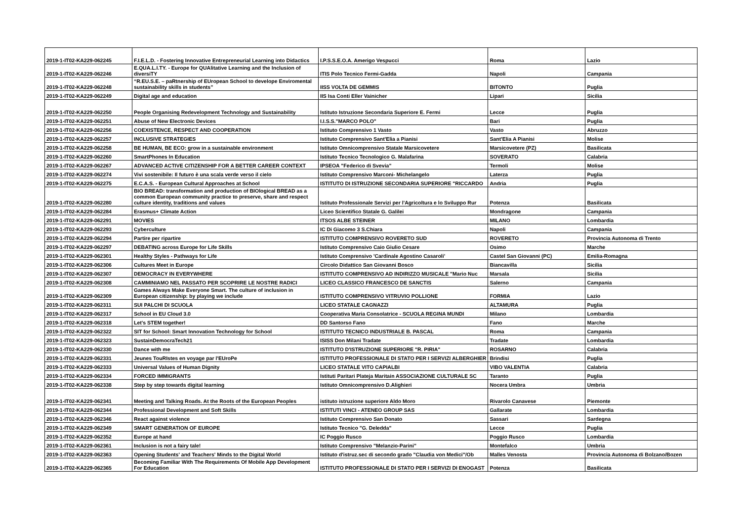| 2019-1-IT02-KA229-062245 | F.I.E.L.D. - Fostering Innovative Entrepreneurial Learning into Didactics | I.P.S.S.E.O.A. Amerigo Vespucci | Roma | Lazio |
| 2019-1-IT02-KA229-062246 | E.QUA.L.I.TY. - Europe for QUAlitative Learning and the Inclusion of diversiTY | ITIS Polo Tecnico Fermi-Gadda | Napoli | Campania |
| 2019-1-IT02-KA229-062248 | “R.EU.S.E. – paRtnership of EUropean School to develope Enviromental sustainability skills in students” | IISS VOLTA DE GEMMIS | BITONTO | Puglia |
| 2019-1-IT02-KA229-062249 | Digital age and education | IIS Isa Conti Eller Vainicher | Lipari | Sicilia |
| 2019-1-IT02-KA229-062250 | People Organising Redevelopment Technology and Sustainability | Istituto Istruzione Secondaria Superiore E. Fermi | Lecce | Puglia |
| 2019-1-IT02-KA229-062251 | Abuse of New Electronic Devices | I.I.S.S."MARCO POLO" | Bari | Puglia |
| 2019-1-IT02-KA229-062256 | COEXISTENCE, RESPECT AND COOPERATION | Istituto Comprensivo 1 Vasto | Vasto | Abruzzo |
| 2019-1-IT02-KA229-062257 | INCLUSIVE STRATEGIES | Istituto Comprensivo Sant'Elia a Pianisi | Sant'Elia A Pianisi | Molise |
| 2019-1-IT02-KA229-062258 | BE HUMAN, BE ECO: grow in a sustainable environment | Istituto Omnicomprensivo Statale Marsicovetere | Marsicovetere (PZ) | Basilicata |
| 2019-1-IT02-KA229-062260 | SmartPhones In Education | Istituto Tecnico Tecnologico G. Malafarina | SOVERATO | Calabria |
| 2019-1-IT02-KA229-062267 | ADVANCED ACTIVE CITIZENSHIP FOR A BETTER CAREER CONTEXT | IPSEOA "Federico di Svevia" | Termoli | Molise |
| 2019-1-IT02-KA229-062274 | Vivi sostenibile: Il futuro è una scala verde verso il cielo | Istituto Comprensivo Marconi- Michelangelo | Laterza | Puglia |
| 2019-1-IT02-KA229-062275 | E.C.A.S. - European Cultural Approaches at School | ISTITUTO DI ISTRUZIONE SECONDARIA SUPERIORE "RICCARDO | Andria | Puglia |
| 2019-1-IT02-KA229-062280 | BIO BREAD: transformation and production of BIOlogical BREAD as a common European community practice to preserve, share and respect culture identity, traditions and values | Istituto Professionale Servizi per l'Agricoltura e lo Sviluppo Rur | Potenza | Basilicata |
| 2019-1-IT02-KA229-062284 | Erasmus+ Climate Action | Liceo Scientifico Statale G. Galilei | Mondragone | Campania |
| 2019-1-IT02-KA229-062291 | MOVIES | ITSOS ALBE STEINER | MILANO | Lombardia |
| 2019-1-IT02-KA229-062293 | Cyberculture | IC Di Giacomo 3 S.Chiara | Napoli | Campania |
| 2019-1-IT02-KA229-062294 | Partire per ripartire | ISTITUTO COMPRENSIVO ROVERETO SUD | ROVERETO | Provincia Autonoma di Trento |
| 2019-1-IT02-KA229-062297 | DEBATING across Europe for Life Skills | Istituto Comprensivo Caio Giulio Cesare | Osimo | Marche |
| 2019-1-IT02-KA229-062301 | Healthy Styles - Pathways for Life | Istituto Comprensivo 'Cardinale Agostino Casaroli' | Castel San Giovanni (PC) | Emilia-Romagna |
| 2019-1-IT02-KA229-062306 | Cultures Meet in Europe | Circolo Didattico San Giovanni Bosco | Biancavilla | Sicilia |
| 2019-1-IT02-KA229-062307 | DEMOCRACY IN EVERYWHERE | ISTITUTO COMPRENSIVO AD INDIRIZZO MUSICALE "Mario Nuc | Marsala | Sicilia |
| 2019-1-IT02-KA229-062308 | CAMMINIAMO NEL PASSATO PER SCOPRIRE LE NOSTRE RADICI | LICEO CLASSICO FRANCESCO DE SANCTIS | Salerno | Campania |
| 2019-1-IT02-KA229-062309 | Games Always Make Everyone Smart. The culture of inclusion in European citizenship: by playing we include | ISTITUTO COMPRENSIVO VITRUVIO POLLIONE | FORMIA | Lazio |
| 2019-1-IT02-KA229-062311 | SUI PALCHI DI SCUOLA | LICEO STATALE CAGNAZZI | ALTAMURA | Puglia |
| 2019-1-IT02-KA229-062317 | School in EU Cloud 3.0 | Cooperativa Maria Consolatrice - SCUOLA REGINA MUNDI | Milano | Lombardia |
| 2019-1-IT02-KA229-062318 | Let's STEM together! | DD Santorso Fano | Fano | Marche |
| 2019-1-IT02-KA229-062322 | SIT for School: Smart Innovation Technology for School | ISTITUTO TECNICO INDUSTRIALE B. PASCAL | Roma | Campania |
| 2019-1-IT02-KA229-062323 | SustainDemocraTech21 | ISISS Don Milani Tradate | Tradate | Lombardia |
| 2019-1-IT02-KA229-062330 | Dance with me | ISTITUTO D'ISTRUZIONE SUPERIORE "R. PIRIA" | ROSARNO | Calabria |
| 2019-1-IT02-KA229-062331 | Jeunes TouRIstes en voyage par l'EUroPe | ISTITUTO PROFESSIONALE DI STATO PER I SERVIZI ALBERGHIER | Brindisi | Puglia |
| 2019-1-IT02-KA229-062333 | Universal Values of Human Dignity | LICEO STATALE VITO CAPIALBI | VIBO VALENTIA | Calabria |
| 2019-1-IT02-KA229-062334 | FORCED IMMIGRANTS | Istituti Paritari Plateja Maritain ASSOCIAZIONE CULTURALE SC | Taranto | Puglia |
| 2019-1-IT02-KA229-062338 | Step by step towards digital learning | Istituto Omnicomprensivo D.Alighieri | Nocera Umbra | Umbria |
| 2019-1-IT02-KA229-062341 | Meeting and Talking Roads. At the Roots of the European Peoples | istituto istruzione superiore Aldo Moro | Rivarolo Canavese | Piemonte |
| 2019-1-IT02-KA229-062344 | Professional Development and Soft Skills | ISTITUTI VINCI - ATENEO GROUP SAS | Gallarate | Lombardia |
| 2019-1-IT02-KA229-062346 | React against violence | Istituto Comprensivo San Donato | Sassari | Sardegna |
| 2019-1-IT02-KA229-062349 | SMART GENERATION OF EUROPE | Istituto Tecnico "G. Deledda" | Lecce | Puglia |
| 2019-1-IT02-KA229-062352 | Europe at hand | IC Poggio Rusco | Poggio Rusco | Lombardia |
| 2019-1-IT02-KA229-062361 | Inclusion is not a fairy tale! | Istituto Comprensivo "Melanzio-Parini" | Montefalco | Umbria |
| 2019-1-IT02-KA229-062363 | Opening Students' and Teachers' Minds to the Digital World | Istituto d'istruz.sec di secondo grado "Claudia von Medici"/Ob | Malles Venosta | Provincia Autonoma di Bolzano/Bozen |
| 2019-1-IT02-KA229-062365 | Becoming Familiar With The Requirements Of Mobile App Development For Education | ISTITUTO PROFESSIONALE DI STATO PER I SERVIZI DI ENOGAST | Potenza | Basilicata |